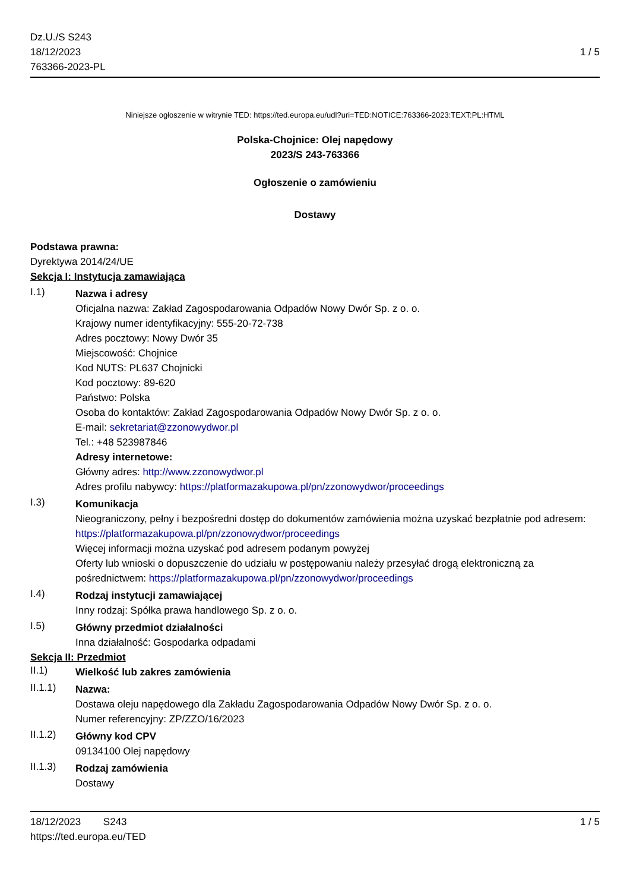Dz.U./S S243
18/12/2023
763366-2023-PL
1 / 5
Niniejsze ogłoszenie w witrynie TED: https://ted.europa.eu/udl?uri=TED:NOTICE:763366-2023:TEXT:PL:HTML
Polska-Chojnice: Olej napędowy
2023/S 243-763366
Ogłoszenie o zamówieniu
Dostawy
Podstawa prawna:
Dyrektywa 2014/24/UE
Sekcja I: Instytucja zamawiająca
I.1)
Nazwa i adresy
Oficjalna nazwa: Zakład Zagospodarowania Odpadów Nowy Dwór Sp. z o. o.
Krajowy numer identyfikacyjny: 555-20-72-738
Adres pocztowy: Nowy Dwór 35
Miejscowość: Chojnice
Kod NUTS: PL637 Chojnicki
Kod pocztowy: 89-620
Państwo: Polska
Osoba do kontaktów: Zakład Zagospodarowania Odpadów Nowy Dwór Sp. z o. o.
E-mail: sekretariat@zzonowydwor.pl
Tel.: +48 523987846
Adresy internetowe:
Główny adres: http://www.zzonowydwor.pl
Adres profilu nabywcy: https://platformazakupowa.pl/pn/zzonowydwor/proceedings
I.3)
Komunikacja
Nieograniczony, pełny i bezpośredni dostęp do dokumentów zamówienia można uzyskać bezpłatnie pod adresem: https://platformazakupowa.pl/pn/zzonowydwor/proceedings
Więcej informacji można uzyskać pod adresem podanym powyżej
Oferty lub wnioski o dopuszczenie do udziału w postępowaniu należy przesyłać drogą elektroniczną za pośrednictwem: https://platformazakupowa.pl/pn/zzonowydwor/proceedings
I.4)
Rodzaj instytucji zamawiającej
Inny rodzaj: Spółka prawa handlowego Sp. z o. o.
I.5)
Główny przedmiot działalności
Inna działalność: Gospodarka odpadami
Sekcja II: Przedmiot
II.1)
Wielkość lub zakres zamówienia
II.1.1)
Nazwa:
Dostawa oleju napędowego dla Zakładu Zagospodarowania Odpadów Nowy Dwór Sp. z o. o.
Numer referencyjny: ZP/ZZO/16/2023
II.1.2)
Główny kod CPV
09134100 Olej napędowy
II.1.3)
Rodzaj zamówienia
Dostawy
18/12/2023 S243
https://ted.europa.eu/TED
1 / 5